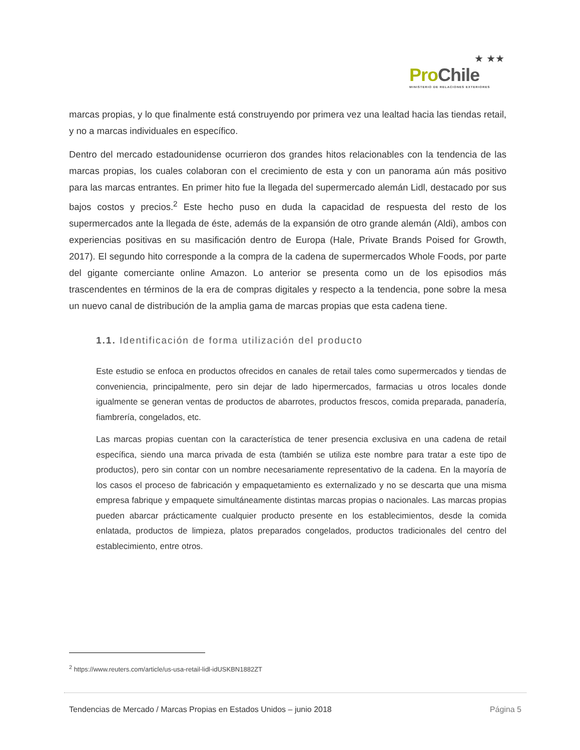★ ★★
Pro Chile
MINISTERIO DE RELACIONES EXTERIORES
marcas propias, y lo que finalmente está construyendo por primera vez una lealtad hacia las tiendas retail, y no a marcas individuales en específico.
Dentro del mercado estadounidense ocurrieron dos grandes hitos relacionables con la tendencia de las marcas propias, los cuales colaboran con el crecimiento de esta y con un panorama aún más positivo para las marcas entrantes. En primer hito fue la llegada del supermercado alemán Lidl, destacado por sus bajos costos y precios.<sup>2</sup> Este hecho puso en duda la capacidad de respuesta del resto de los supermercados ante la llegada de éste, además de la expansión de otro grande alemán (Aldi), ambos con experiencias positivas en su masificación dentro de Europa (Hale, Private Brands Poised for Growth, 2017). El segundo hito corresponde a la compra de la cadena de supermercados Whole Foods, por parte del gigante comerciante online Amazon. Lo anterior se presenta como un de los episodios más trascendentes en términos de la era de compras digitales y respecto a la tendencia, pone sobre la mesa un nuevo canal de distribución de la amplia gama de marcas propias que esta cadena tiene.
1.1. Identificación de forma utilización del producto
Este estudio se enfoca en productos ofrecidos en canales de retail tales como supermercados y tiendas de conveniencia, principalmente, pero sin dejar de lado hipermercados, farmacias u otros locales donde igualmente se generan ventas de productos de abarrotes, productos frescos, comida preparada, panadería, fiambrería, congelados, etc.
Las marcas propias cuentan con la característica de tener presencia exclusiva en una cadena de retail específica, siendo una marca privada de esta (también se utiliza este nombre para tratar a este tipo de productos), pero sin contar con un nombre necesariamente representativo de la cadena. En la mayoría de los casos el proceso de fabricación y empaquetamiento es externalizado y no se descarta que una misma empresa fabrique y empaquete simultáneamente distintas marcas propias o nacionales. Las marcas propias pueden abarcar prácticamente cualquier producto presente en los establecimientos, desde la comida enlatada, productos de limpieza, platos preparados congelados, productos tradicionales del centro del establecimiento, entre otros.
<sup>2</sup> https://www.reuters.com/article/us-usa-retail-lidl-idUSKBN1882ZT
Tendencias de Mercado / Marcas Propias en Estados Unidos – junio 2018 Página 5